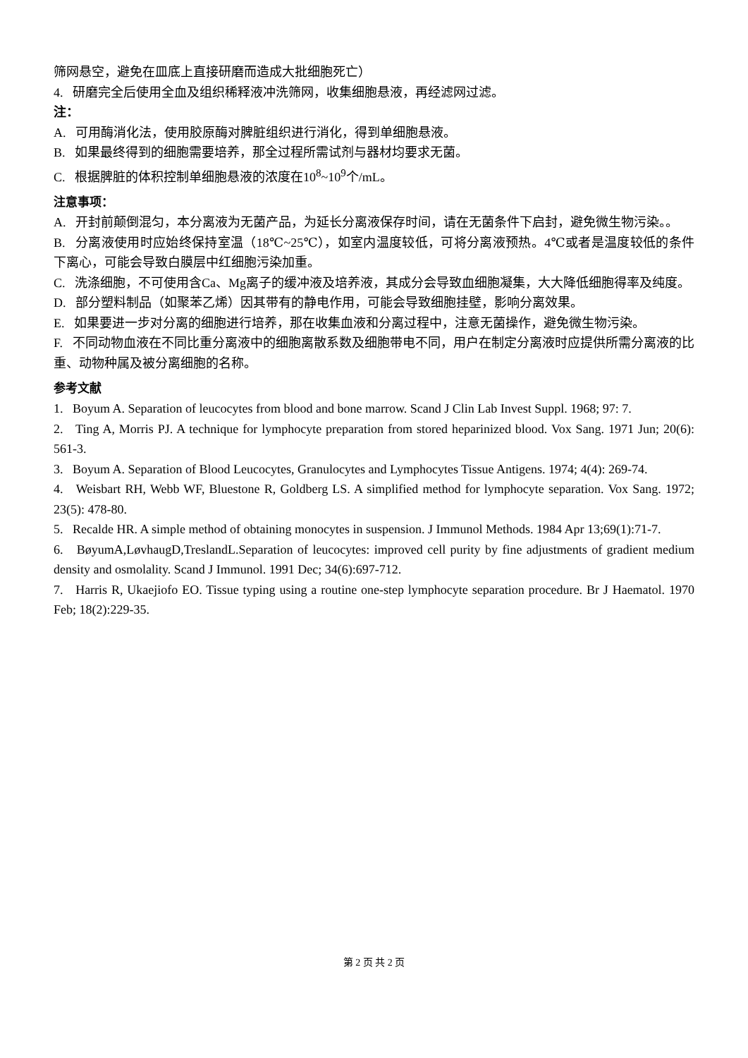筛网悬空，避免在皿底上直接研磨而造成大批细胞死亡）
4. 研磨完全后使用全血及组织稀释液冲洗筛网，收集细胞悬液，再经滤网过滤。
注：
A. 可用酶消化法，使用胶原酶对脾脏组织进行消化，得到单细胞悬液。
B. 如果最终得到的细胞需要培养，那全过程所需试剂与器材均要求无菌。
C. 根据脾脏的体积控制单细胞悬液的浓度在10<sup>8</sup>~10<sup>9</sup>个/mL。
注意事项：
A. 开封前颠倒混匀，本分离液为无菌产品，为延长分离液保存时间，请在无菌条件下启封，避免微生物污染。。
B. 分离液使用时应始终保持室温（18℃~25℃），如室内温度较低，可将分离液预热。4℃或者是温度较低的条件下离心，可能会导致白膜层中红细胞污染加重。
C. 洗涤细胞，不可使用含Ca、Mg离子的缓冲液及培养液，其成分会导致血细胞凝集，大大降低细胞得率及纯度。
D. 部分塑料制品（如聚苯乙烯）因其带有的静电作用，可能会导致细胞挂壁，影响分离效果。
E. 如果要进一步对分离的细胞进行培养，那在收集血液和分离过程中，注意无菌操作，避免微生物污染。
F. 不同动物血液在不同比重分离液中的细胞离散系数及细胞带电不同，用户在制定分离液时应提供所需分离液的比重、动物种属及被分离细胞的名称。
参考文献
1. Boyum A. Separation of leucocytes from blood and bone marrow. Scand J Clin Lab Invest Suppl. 1968; 97: 7.
2. Ting A, Morris PJ. A technique for lymphocyte preparation from stored heparinized blood. Vox Sang. 1971 Jun; 20(6): 561-3.
3. Boyum A. Separation of Blood Leucocytes, Granulocytes and Lymphocytes Tissue Antigens. 1974; 4(4): 269-74.
4. Weisbart RH, Webb WF, Bluestone R, Goldberg LS. A simplified method for lymphocyte separation. Vox Sang. 1972; 23(5): 478-80.
5. Recalde HR. A simple method of obtaining monocytes in suspension. J Immunol Methods. 1984 Apr 13;69(1):71-7.
6. BøyumA,LøvhaugD,TreslandL.Separation of leucocytes: improved cell purity by fine adjustments of gradient medium density and osmolality. Scand J Immunol. 1991 Dec; 34(6):697-712.
7. Harris R, Ukaejiofo EO. Tissue typing using a routine one-step lymphocyte separation procedure. Br J Haematol. 1970 Feb; 18(2):229-35.
第 2 页 共 2 页